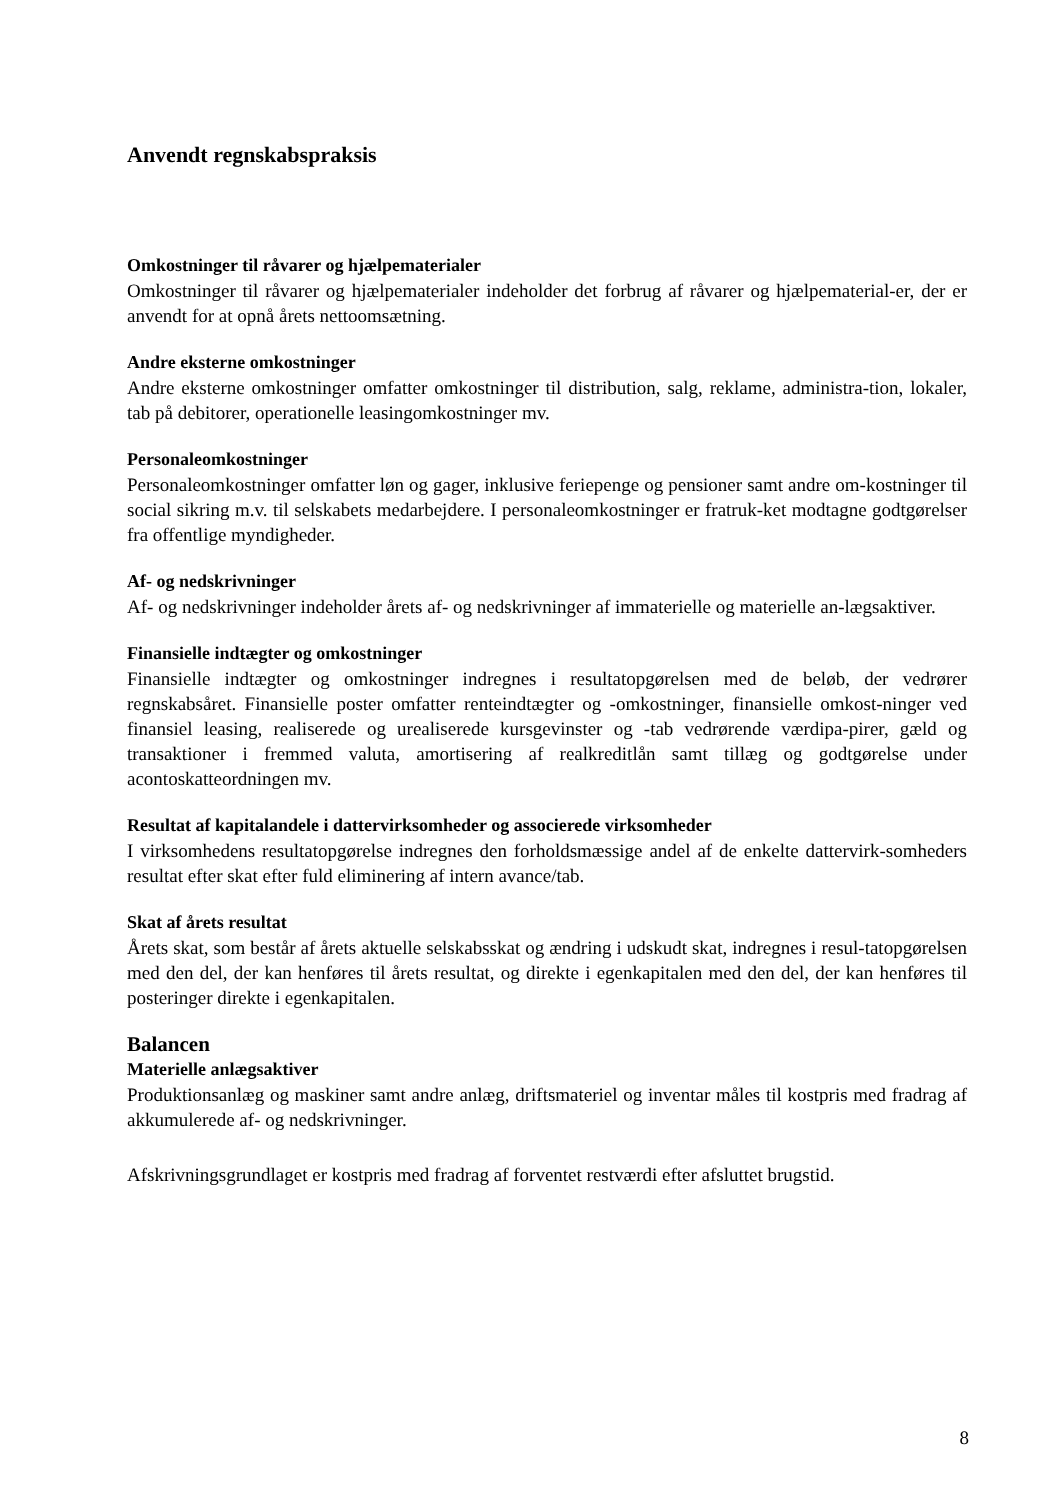Anvendt regnskabspraksis
Omkostninger til råvarer og hjælpematerialer
Omkostninger til råvarer og hjælpematerialer indeholder det forbrug af råvarer og hjælpematerial-er, der er anvendt for at opnå årets nettoomsætning.
Andre eksterne omkostninger
Andre eksterne omkostninger omfatter omkostninger til distribution, salg, reklame, administra-tion, lokaler, tab på debitorer, operationelle leasingomkostninger mv.
Personaleomkostninger
Personaleomkostninger omfatter løn og gager, inklusive feriepenge og pensioner samt andre om-kostninger til social sikring m.v. til selskabets medarbejdere. I personaleomkostninger er fratruk-ket modtagne godtgørelser fra offentlige myndigheder.
Af- og nedskrivninger
Af- og nedskrivninger indeholder årets af- og nedskrivninger af immaterielle og materielle an-lægsaktiver.
Finansielle indtægter og omkostninger
Finansielle indtægter og omkostninger indregnes i resultatopgørelsen med de beløb, der vedrører regnskabsåret. Finansielle poster omfatter renteindtægter og -omkostninger, finansielle omkost-ninger ved finansiel leasing, realiserede og urealiserede kursgevinster og -tab vedrørende værdipa-pirer, gæld og transaktioner i fremmed valuta, amortisering af realkreditlån samt tillæg og godtgørelse under acontoskatteordningen mv.
Resultat af kapitalandele i dattervirksomheder og associerede virksomheder
I virksomhedens resultatopgørelse indregnes den forholdsmæssige andel af de enkelte dattervirk-somheders resultat efter skat efter fuld eliminering af intern avance/tab.
Skat af årets resultat
Årets skat, som består af årets aktuelle selskabsskat og ændring i udskudt skat, indregnes i resul-tatopgørelsen med den del, der kan henføres til årets resultat, og direkte i egenkapitalen med den del, der kan henføres til posteringer direkte i egenkapitalen.
Balancen
Materielle anlægsaktiver
Produktionsanlæg og maskiner samt andre anlæg, driftsmateriel og inventar måles til kostpris med fradrag af akkumulerede af- og nedskrivninger.
Afskrivningsgrundlaget er kostpris med fradrag af forventet restværdi efter afsluttet brugstid.
8